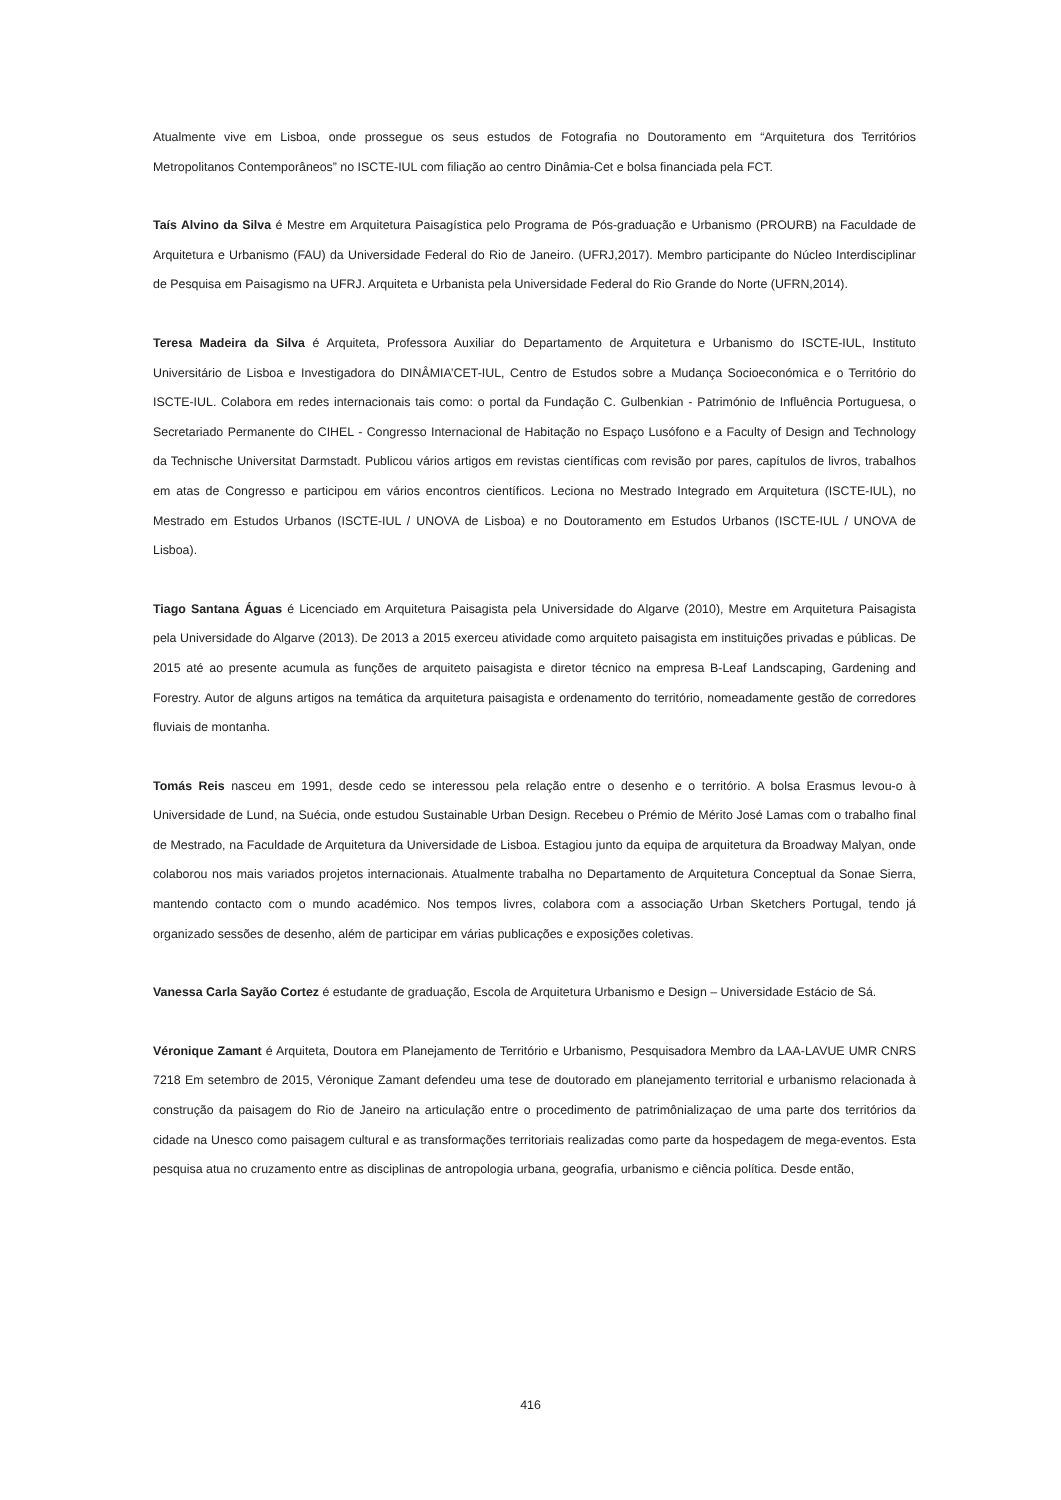Atualmente vive em Lisboa, onde prossegue os seus estudos de Fotografia no Doutoramento em “Arquitetura dos Territórios Metropolitanos Contemporâneos” no ISCTE-IUL com filiação ao centro Dinâmia-Cet e bolsa financiada pela FCT.
Taís Alvino da Silva é Mestre em Arquitetura Paisagística pelo Programa de Pós-graduação e Urbanismo (PROURB) na Faculdade de Arquitetura e Urbanismo (FAU) da Universidade Federal do Rio de Janeiro. (UFRJ,2017). Membro participante do Núcleo Interdisciplinar de Pesquisa em Paisagismo na UFRJ. Arquiteta e Urbanista pela Universidade Federal do Rio Grande do Norte (UFRN,2014).
Teresa Madeira da Silva é Arquiteta, Professora Auxiliar do Departamento de Arquitetura e Urbanismo do ISCTE-IUL, Instituto Universitário de Lisboa e Investigadora do DINÂMIA’CET-IUL, Centro de Estudos sobre a Mudança Socioeconómica e o Território do ISCTE-IUL. Colabora em redes internacionais tais como: o portal da Fundação C. Gulbenkian - Património de Influência Portuguesa, o Secretariado Permanente do CIHEL - Congresso Internacional de Habitação no Espaço Lusófono e a Faculty of Design and Technology da Technische Universitat Darmstadt. Publicou vários artigos em revistas científicas com revisão por pares, capítulos de livros, trabalhos em atas de Congresso e participou em vários encontros científicos. Leciona no Mestrado Integrado em Arquitetura (ISCTE-IUL), no Mestrado em Estudos Urbanos (ISCTE-IUL / UNOVA de Lisboa) e no Doutoramento em Estudos Urbanos (ISCTE-IUL / UNOVA de Lisboa).
Tiago Santana Águas é Licenciado em Arquitetura Paisagista pela Universidade do Algarve (2010), Mestre em Arquitetura Paisagista pela Universidade do Algarve (2013). De 2013 a 2015 exerceu atividade como arquiteto paisagista em instituições privadas e públicas. De 2015 até ao presente acumula as funções de arquiteto paisagista e diretor técnico na empresa B-Leaf Landscaping, Gardening and Forestry. Autor de alguns artigos na temática da arquitetura paisagista e ordenamento do território, nomeadamente gestão de corredores fluviais de montanha.
Tomás Reis nasceu em 1991, desde cedo se interessou pela relação entre o desenho e o território. A bolsa Erasmus levou-o à Universidade de Lund, na Suécia, onde estudou Sustainable Urban Design. Recebeu o Prémio de Mérito José Lamas com o trabalho final de Mestrado, na Faculdade de Arquitetura da Universidade de Lisboa. Estagiou junto da equipa de arquitetura da Broadway Malyan, onde colaborou nos mais variados projetos internacionais. Atualmente trabalha no Departamento de Arquitetura Conceptual da Sonae Sierra, mantendo contacto com o mundo académico. Nos tempos livres, colabora com a associação Urban Sketchers Portugal, tendo já organizado sessões de desenho, além de participar em várias publicações e exposições coletivas.
Vanessa Carla Sayão Cortez é estudante de graduação, Escola de Arquitetura Urbanismo e Design – Universidade Estácio de Sá.
Véronique Zamant é Arquiteta, Doutora em Planejamento de Território e Urbanismo, Pesquisadora Membro da LAA-LAVUE UMR CNRS 7218 Em setembro de 2015, Véronique Zamant defendeu uma tese de doutorado em planejamento territorial e urbanismo relacionada à construção da paisagem do Rio de Janeiro na articulação entre o procedimento de patrimônializaçao de uma parte dos territórios da cidade na Unesco como paisagem cultural e as transformações territoriais realizadas como parte da hospedagem de mega-eventos. Esta pesquisa atua no cruzamento entre as disciplinas de antropologia urbana, geografia, urbanismo e ciência política. Desde então,
416